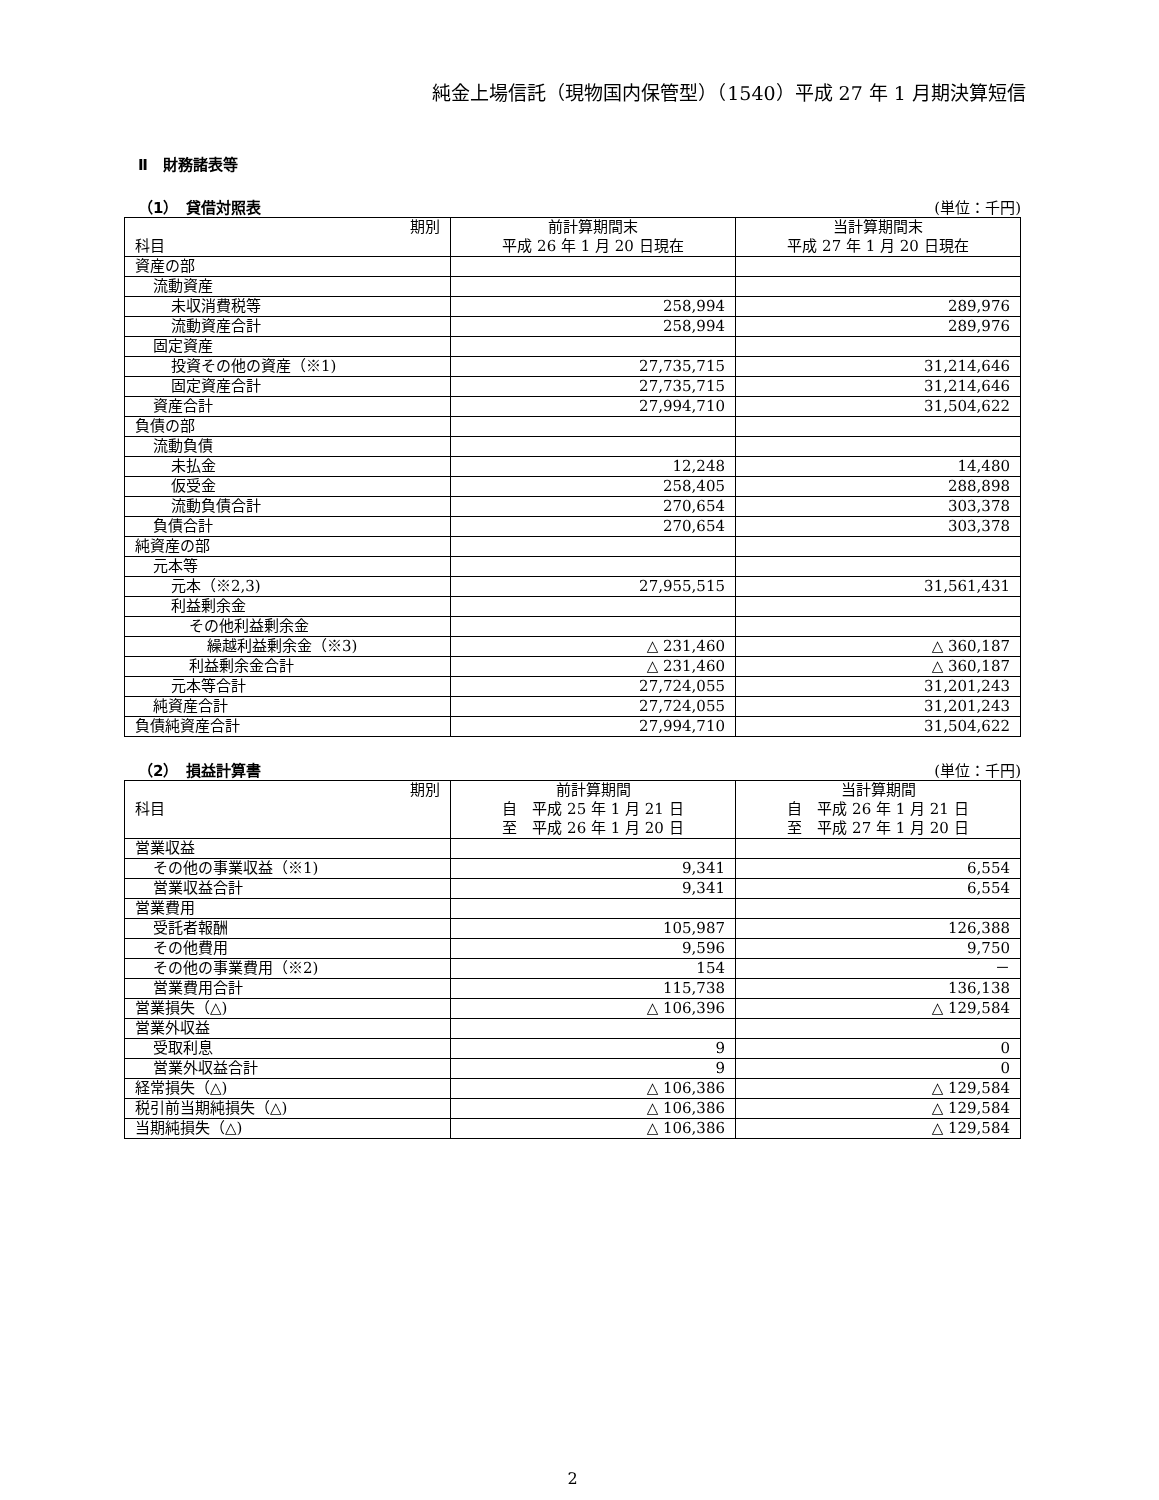純金上場信託（現物国内保管型）（1540）平成 27 年 1 月期決算短信
Ⅱ　財務諸表等
（1）　貸借対照表 (単位：千円)
| 期別 科目 | 前計算期間末 平成 26 年 1 月 20 日現在 | 当計算期間末 平成 27 年 1 月 20 日現在 |
| --- | --- | --- |
| 資産の部 | | |
| 流動資産 | | |
| 未収消費税等 | 258,994 | 289,976 |
| 流動資産合計 | 258,994 | 289,976 |
| 固定資産 | | |
| 投資その他の資産（※1) | 27,735,715 | 31,214,646 |
| 固定資産合計 | 27,735,715 | 31,214,646 |
| 資産合計 | 27,994,710 | 31,504,622 |
| 負債の部 | | |
| 流動負債 | | |
| 未払金 | 12,248 | 14,480 |
| 仮受金 | 258,405 | 288,898 |
| 流動負債合計 | 270,654 | 303,378 |
| 負債合計 | 270,654 | 303,378 |
| 純資産の部 | | |
| 元本等 | | |
| 元本（※2,3) | 27,955,515 | 31,561,431 |
| 利益剰余金 | | |
| その他利益剰余金 | | |
| 繰越利益剰余金（※3) | △ 231,460 | △ 360,187 |
| 利益剰余金合計 | △ 231,460 | △ 360,187 |
| 元本等合計 | 27,724,055 | 31,201,243 |
| 純資産合計 | 27,724,055 | 31,201,243 |
| 負債純資産合計 | 27,994,710 | 31,504,622 |
（2）　損益計算書 (単位：千円)
| 期別 科目 | 前計算期間 自 平成 25 年 1 月 21 日 至 平成 26 年 1 月 20 日 | 当計算期間 自 平成 26 年 1 月 21 日 至 平成 27 年 1 月 20 日 |
| --- | --- | --- |
| 営業収益 | | |
| その他の事業収益（※1) | 9,341 | 6,554 |
| 営業収益合計 | 9,341 | 6,554 |
| 営業費用 | | |
| 受託者報酬 | 105,987 | 126,388 |
| その他費用 | 9,596 | 9,750 |
| その他の事業費用（※2) | 154 | － |
| 営業費用合計 | 115,738 | 136,138 |
| 営業損失（△) | △ 106,396 | △ 129,584 |
| 営業外収益 | | |
| 受取利息 | 9 | 0 |
| 営業外収益合計 | 9 | 0 |
| 経常損失（△) | △ 106,386 | △ 129,584 |
| 税引前当期純損失（△) | △ 106,386 | △ 129,584 |
| 当期純損失（△) | △ 106,386 | △ 129,584 |
2